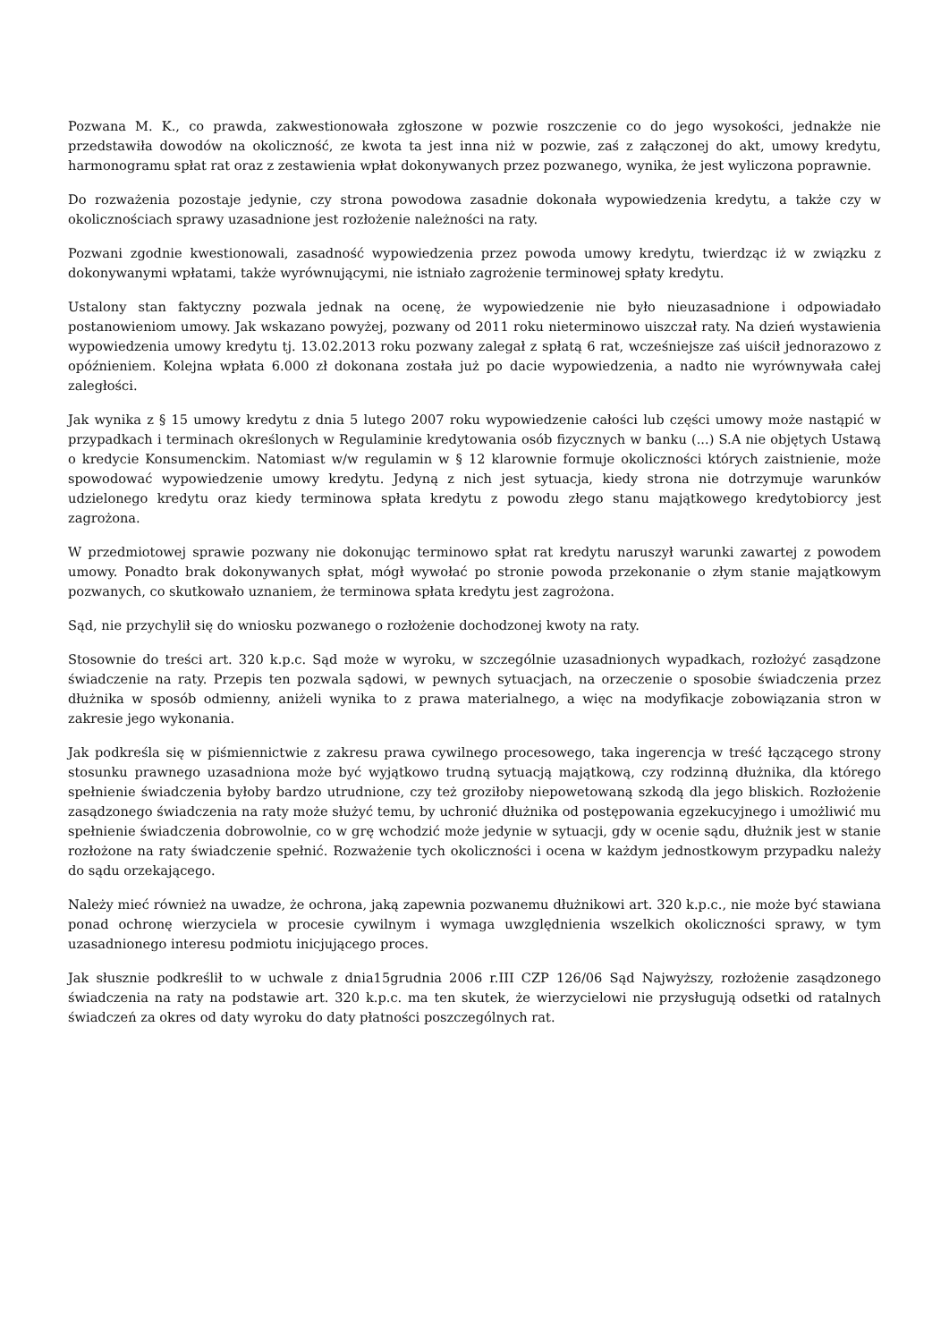Pozwana M. K., co prawda, zakwestionowała zgłoszone w pozwie roszczenie co do jego wysokości, jednakże nie przedstawiła dowodów na okoliczność, ze kwota ta jest inna niż w pozwie, zaś z załączonej do akt, umowy kredytu, harmonogramu spłat rat oraz z zestawienia wpłat dokonywanych przez pozwanego, wynika, że jest wyliczona poprawnie.
Do rozważenia pozostaje jedynie, czy strona powodowa zasadnie dokonała wypowiedzenia kredytu, a także czy w okolicznościach sprawy uzasadnione jest rozłożenie należności na raty.
Pozwani zgodnie kwestionowali, zasadność wypowiedzenia przez powoda umowy kredytu, twierdząc iż w związku z dokonywanymi wpłatami, także wyrównującymi, nie istniało zagrożenie terminowej spłaty kredytu.
Ustalony stan faktyczny pozwala jednak na ocenę, że wypowiedzenie nie było nieuzasadnione i odpowiadało postanowieniom umowy. Jak wskazano powyżej, pozwany od 2011 roku nieterminowo uiszczał raty. Na dzień wystawienia wypowiedzenia umowy kredytu tj. 13.02.2013 roku pozwany zalegał z spłatą 6 rat, wcześniejsze zaś uiścił jednorazowo z opóźnieniem. Kolejna wpłata 6.000 zł dokonana została już po dacie wypowiedzenia, a nadto nie wyrównywała całej zaległości.
Jak wynika z § 15 umowy kredytu z dnia 5 lutego 2007 roku wypowiedzenie całości lub części umowy może nastąpić w przypadkach i terminach określonych w Regulaminie kredytowania osób fizycznych w banku (...) S.A nie objętych Ustawą o kredycie Konsumenckim. Natomiast w/w regulamin w § 12 klarownie formuje okoliczności których zaistnienie, może spowodować wypowiedzenie umowy kredytu. Jedyną z nich jest sytuacja, kiedy strona nie dotrzymuje warunków udzielonego kredytu oraz kiedy terminowa spłata kredytu z powodu złego stanu majątkowego kredytobiorcy jest zagrożona.
W przedmiotowej sprawie pozwany nie dokonując terminowo spłat rat kredytu naruszył warunki zawartej z powodem umowy. Ponadto brak dokonywanych spłat, mógł wywołać po stronie powoda przekonanie o złym stanie majątkowym pozwanych, co skutkowało uznaniem, że terminowa spłata kredytu jest zagrożona.
Sąd, nie przychylił się do wniosku pozwanego o rozłożenie dochodzonej kwoty na raty.
Stosownie do treści art. 320 k.p.c. Sąd może w wyroku, w szczególnie uzasadnionych wypadkach, rozłożyć zasądzone świadczenie na raty. Przepis ten pozwala sądowi, w pewnych sytuacjach, na orzeczenie o sposobie świadczenia przez dłużnika w sposób odmienny, aniżeli wynika to z prawa materialnego, a więc na modyfikacje zobowiązania stron w zakresie jego wykonania.
Jak podkreśla się w piśmiennictwie z zakresu prawa cywilnego procesowego, taka ingerencja w treść łączącego strony stosunku prawnego uzasadniona może być wyjątkowo trudną sytuacją majątkową, czy rodzinną dłużnika, dla którego spełnienie świadczenia byłoby bardzo utrudnione, czy też groziłoby niepowetowaną szkodą dla jego bliskich. Rozłożenie zasądzonego świadczenia na raty może służyć temu, by uchronić dłużnika od postępowania egzekucyjnego i umożliwić mu spełnienie świadczenia dobrowolnie, co w grę wchodzić może jedynie w sytuacji, gdy w ocenie sądu, dłużnik jest w stanie rozłożone na raty świadczenie spełnić. Rozważenie tych okoliczności i ocena w każdym jednostkowym przypadku należy do sądu orzekającego.
Należy mieć również na uwadze, że ochrona, jaką zapewnia pozwanemu dłużnikowi art. 320 k.p.c., nie może być stawiana ponad ochronę wierzyciela w procesie cywilnym i wymaga uwzględnienia wszelkich okoliczności sprawy, w tym uzasadnionego interesu podmiotu inicjującego proces.
Jak słusznie podkreślił to w uchwale z dnia15grudnia 2006 r.III CZP 126/06 Sąd Najwyższy, rozłożenie zasądzonego świadczenia na raty na podstawie art. 320 k.p.c. ma ten skutek, że wierzycielowi nie przysługują odsetki od ratalnych świadczeń za okres od daty wyroku do daty płatności poszczególnych rat.